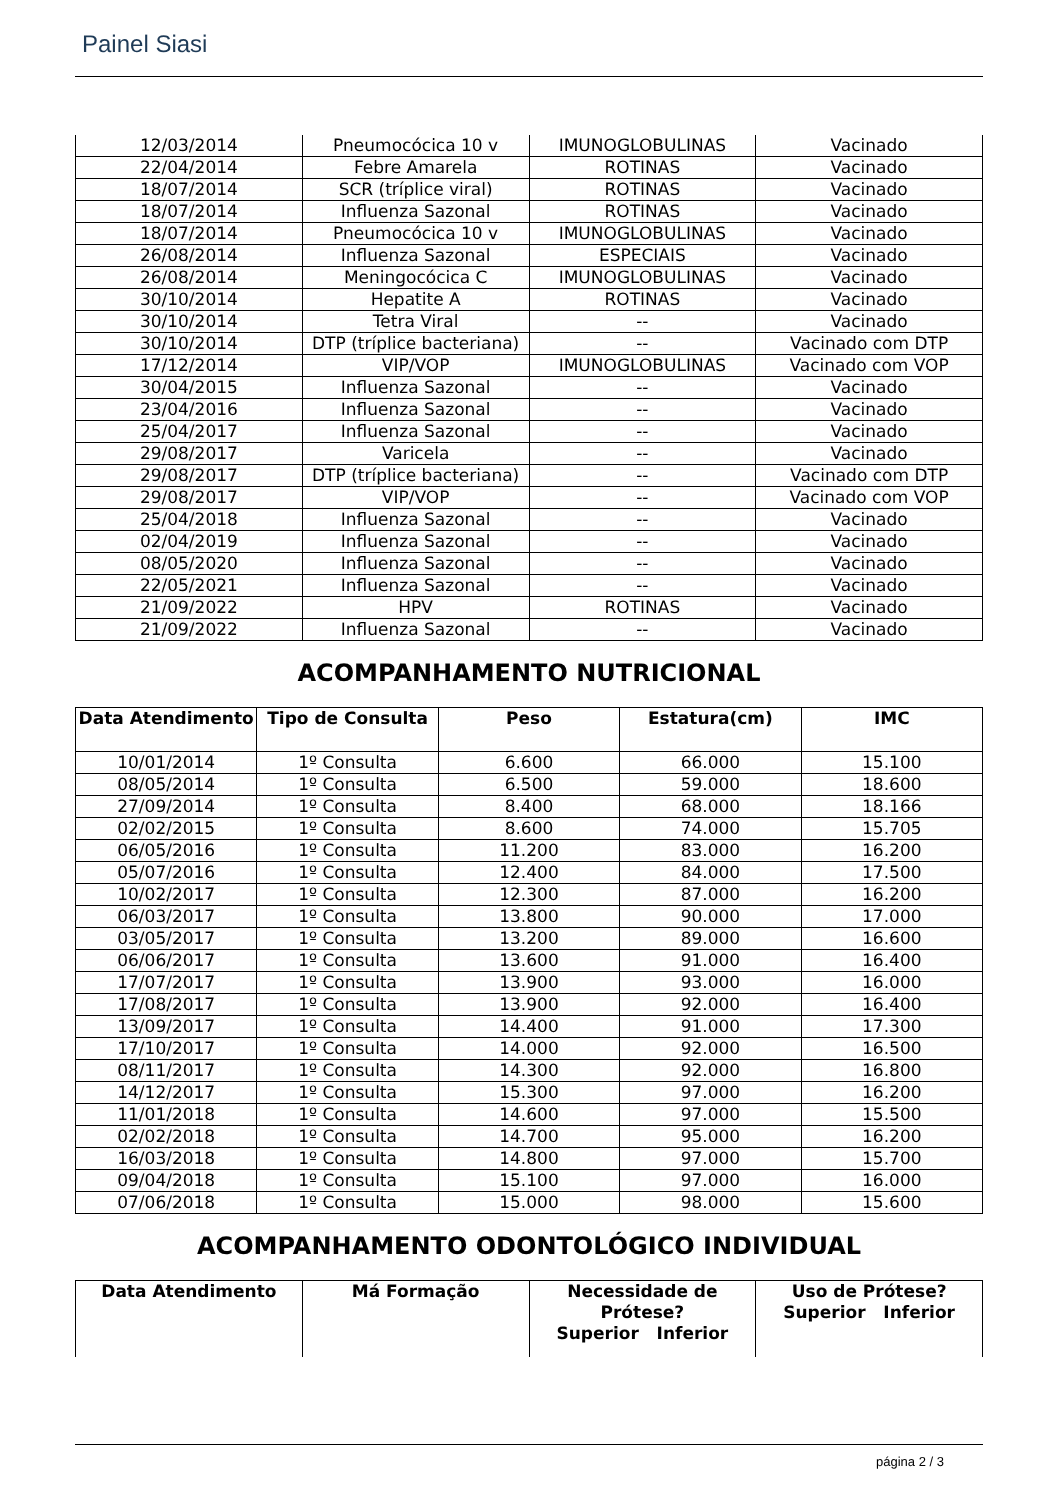Painel Siasi
| 12/03/2014 | Pneumocócica 10 v | IMUNOGLOBULINAS | Vacinado |
| 22/04/2014 | Febre Amarela | ROTINAS | Vacinado |
| 18/07/2014 | SCR (tríplice viral) | ROTINAS | Vacinado |
| 18/07/2014 | Influenza Sazonal | ROTINAS | Vacinado |
| 18/07/2014 | Pneumocócica 10 v | IMUNOGLOBULINAS | Vacinado |
| 26/08/2014 | Influenza Sazonal | ESPECIAIS | Vacinado |
| 26/08/2014 | Meningocócica C | IMUNOGLOBULINAS | Vacinado |
| 30/10/2014 | Hepatite A | ROTINAS | Vacinado |
| 30/10/2014 | Tetra Viral | -- | Vacinado |
| 30/10/2014 | DTP (tríplice bacteriana) | -- | Vacinado com DTP |
| 17/12/2014 | VIP/VOP | IMUNOGLOBULINAS | Vacinado com VOP |
| 30/04/2015 | Influenza Sazonal | -- | Vacinado |
| 23/04/2016 | Influenza Sazonal | -- | Vacinado |
| 25/04/2017 | Influenza Sazonal | -- | Vacinado |
| 29/08/2017 | Varicela | -- | Vacinado |
| 29/08/2017 | DTP (tríplice bacteriana) | -- | Vacinado com DTP |
| 29/08/2017 | VIP/VOP | -- | Vacinado com VOP |
| 25/04/2018 | Influenza Sazonal | -- | Vacinado |
| 02/04/2019 | Influenza Sazonal | -- | Vacinado |
| 08/05/2020 | Influenza Sazonal | -- | Vacinado |
| 22/05/2021 | Influenza Sazonal | -- | Vacinado |
| 21/09/2022 | HPV | ROTINAS | Vacinado |
| 21/09/2022 | Influenza Sazonal | -- | Vacinado |
ACOMPANHAMENTO NUTRICIONAL
| Data Atendimento | Tipo de Consulta | Peso | Estatura(cm) | IMC |
| --- | --- | --- | --- | --- |
| 10/01/2014 | 1º Consulta | 6.600 | 66.000 | 15.100 |
| 08/05/2014 | 1º Consulta | 6.500 | 59.000 | 18.600 |
| 27/09/2014 | 1º Consulta | 8.400 | 68.000 | 18.166 |
| 02/02/2015 | 1º Consulta | 8.600 | 74.000 | 15.705 |
| 06/05/2016 | 1º Consulta | 11.200 | 83.000 | 16.200 |
| 05/07/2016 | 1º Consulta | 12.400 | 84.000 | 17.500 |
| 10/02/2017 | 1º Consulta | 12.300 | 87.000 | 16.200 |
| 06/03/2017 | 1º Consulta | 13.800 | 90.000 | 17.000 |
| 03/05/2017 | 1º Consulta | 13.200 | 89.000 | 16.600 |
| 06/06/2017 | 1º Consulta | 13.600 | 91.000 | 16.400 |
| 17/07/2017 | 1º Consulta | 13.900 | 93.000 | 16.000 |
| 17/08/2017 | 1º Consulta | 13.900 | 92.000 | 16.400 |
| 13/09/2017 | 1º Consulta | 14.400 | 91.000 | 17.300 |
| 17/10/2017 | 1º Consulta | 14.000 | 92.000 | 16.500 |
| 08/11/2017 | 1º Consulta | 14.300 | 92.000 | 16.800 |
| 14/12/2017 | 1º Consulta | 15.300 | 97.000 | 16.200 |
| 11/01/2018 | 1º Consulta | 14.600 | 97.000 | 15.500 |
| 02/02/2018 | 1º Consulta | 14.700 | 95.000 | 16.200 |
| 16/03/2018 | 1º Consulta | 14.800 | 97.000 | 15.700 |
| 09/04/2018 | 1º Consulta | 15.100 | 97.000 | 16.000 |
| 07/06/2018 | 1º Consulta | 15.000 | 98.000 | 15.600 |
ACOMPANHAMENTO ODONTOLÓGICO INDIVIDUAL
| Data Atendimento | Má Formação | Necessidade de Prótese? Superior Inferior | Uso de Prótese? Superior Inferior |
| --- | --- | --- | --- |
página 2 / 3